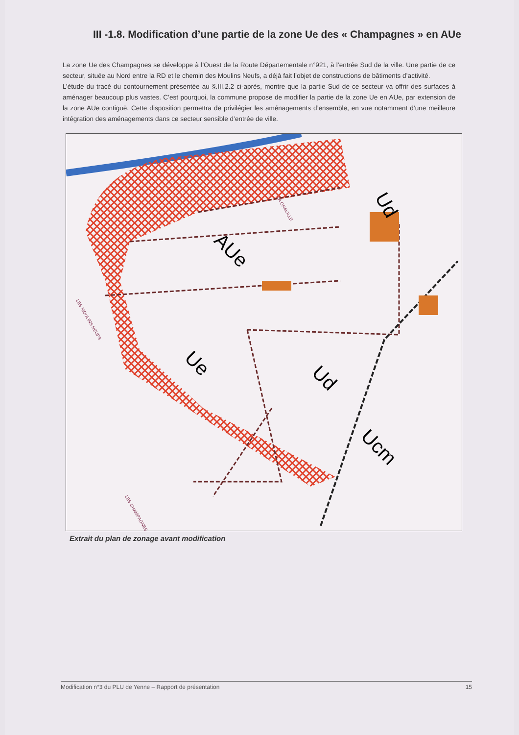III -1.8. Modification d’une partie de la zone Ue des « Champagnes » en AUe
La zone Ue des Champagnes se développe à l’Ouest de la Route Départementale n°921, à l’entrée Sud de la ville. Une partie de ce secteur, située au Nord entre la RD et le chemin des Moulins Neufs, a déjà fait l’objet de constructions de bâtiments d’activité.
L’étude du tracé du contournement présentée au §.III.2.2 ci-après, montre que la partie Sud de ce secteur va offrir des surfaces à aménager beaucoup plus vastes. C’est pourquoi, la commune propose de modifier la partie de la zone Ue en AUe, par extension de la zone AUe contiguë. Cette disposition permettra de privilégier les aménagements d’ensemble, en vue notamment d’une meilleure intégration des aménagements dans ce secteur sensible d’entrée de ville.
AUe
Ue
Ud
Ud
Ucm
LA GRAVILLE
LES MOULINS NEUFS
LES CHAMPAGNES
Extrait du plan de zonage avant modification
Modification n°3 du PLU de Yenne – Rapport de présentation 15